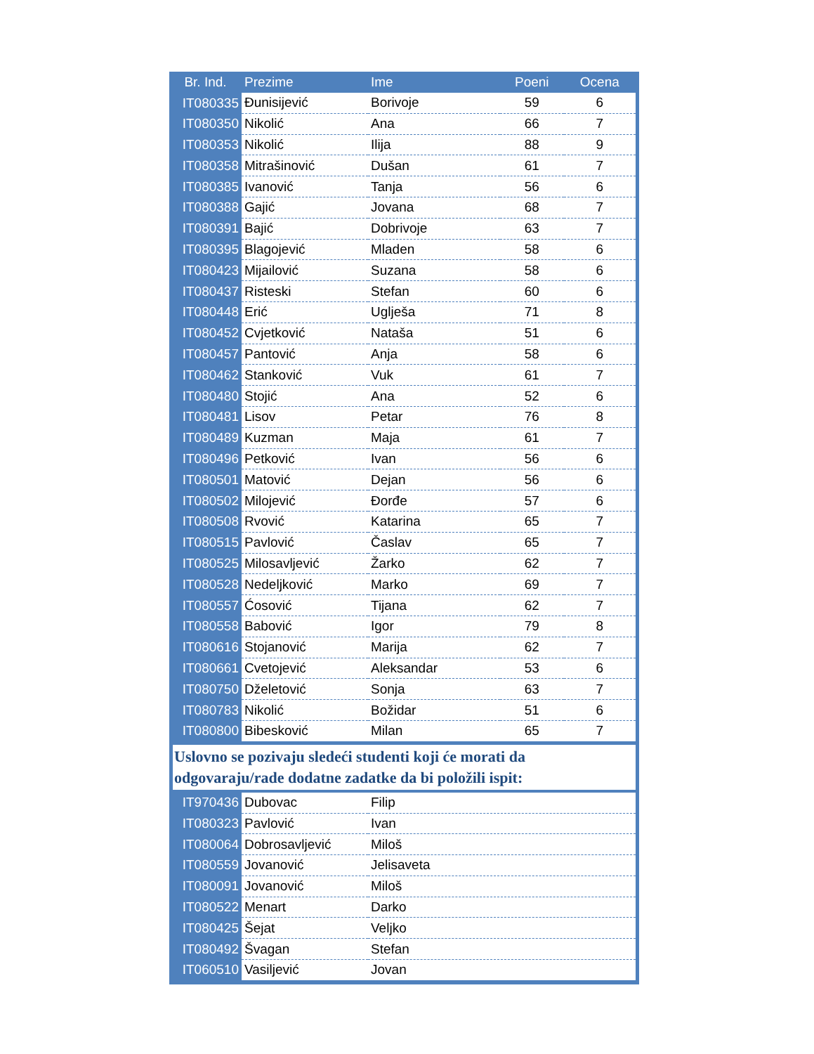| Br. Ind. | Prezime | Ime | Poeni | Ocena |
| --- | --- | --- | --- | --- |
| IT080335 | Đunisijević | Borivoje | 59 | 6 |
| IT080350 | Nikolić | Ana | 66 | 7 |
| IT080353 | Nikolić | Ilija | 88 | 9 |
| IT080358 | Mitrašinović | Dušan | 61 | 7 |
| IT080385 | Ivanović | Tanja | 56 | 6 |
| IT080388 | Gajić | Jovana | 68 | 7 |
| IT080391 | Bajić | Dobrivoje | 63 | 7 |
| IT080395 | Blagojević | Mladen | 58 | 6 |
| IT080423 | Mijailović | Suzana | 58 | 6 |
| IT080437 | Risteski | Stefan | 60 | 6 |
| IT080448 | Erić | Uglješa | 71 | 8 |
| IT080452 | Cvjetković | Nataša | 51 | 6 |
| IT080457 | Pantović | Anja | 58 | 6 |
| IT080462 | Stanković | Vuk | 61 | 7 |
| IT080480 | Stojić | Ana | 52 | 6 |
| IT080481 | Lisov | Petar | 76 | 8 |
| IT080489 | Kuzman | Maja | 61 | 7 |
| IT080496 | Petković | Ivan | 56 | 6 |
| IT080501 | Matović | Dejan | 56 | 6 |
| IT080502 | Milojević | Đorđe | 57 | 6 |
| IT080508 | Rvović | Katarina | 65 | 7 |
| IT080515 | Pavlović | Časlav | 65 | 7 |
| IT080525 | Milosavljević | Žarko | 62 | 7 |
| IT080528 | Nedeljković | Marko | 69 | 7 |
| IT080557 | Ćosović | Tijana | 62 | 7 |
| IT080558 | Babović | Igor | 79 | 8 |
| IT080616 | Stojanović | Marija | 62 | 7 |
| IT080661 | Cvetojević | Aleksandar | 53 | 6 |
| IT080750 | Dželetović | Sonja | 63 | 7 |
| IT080783 | Nikolić | Božidar | 51 | 6 |
| IT080800 | Bibesković | Milan | 65 | 7 |
Uslovno se pozivaju sledeći studenti koji će morati da odgovaraju/rade dodatne zadatke da bi položili ispit:
| IT970436 | Dubovac | Filip |
| IT080323 | Pavlović | Ivan |
| IT080064 | Dobrosavljević | Miloš |
| IT080559 | Jovanović | Jelisaveta |
| IT080091 | Jovanović | Miloš |
| IT080522 | Menart | Darko |
| IT080425 | Šejat | Veljko |
| IT080492 | Švagan | Stefan |
| IT060510 | Vasiljević | Jovan |